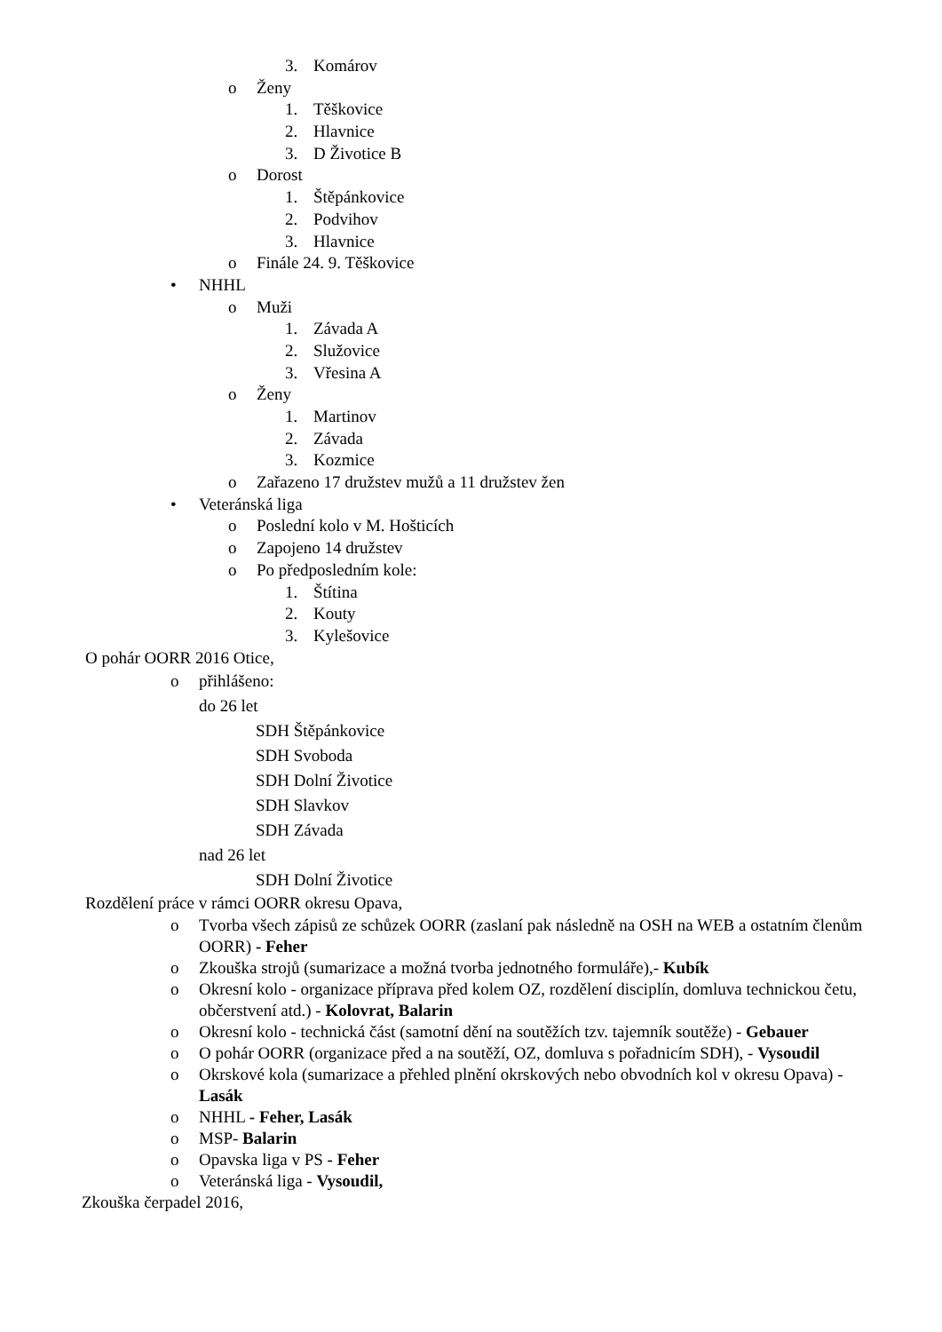3. Komárov
o Ženy
1. Těškovice
2. Hlavnice
3. D Životice B
o Dorost
1. Štěpánkovice
2. Podvihov
3. Hlavnice
o Finále 24. 9. Těškovice
• NHHL
o Muži
1. Závada A
2. Služovice
3. Vřesina A
o Ženy
1. Martinov
2. Závada
3. Kozmice
o Zařazeno 17 družstev mužů a 11 družstev žen
• Veteránská liga
o Poslední kolo v M. Hošticích
o Zapojeno 14 družstev
o Po předposledním kole:
1. Štítina
2. Kouty
3. Kylešovice
O pohár OORR 2016 Otice,
o přihlášeno:
do 26 let
SDH Štěpánkovice
SDH Svoboda
SDH Dolní Životice
SDH Slavkov
SDH Závada
nad 26 let
SDH Dolní Životice
Rozdělení práce v rámci OORR okresu Opava,
o Tvorba všech zápisů ze schůzek OORR (zaslaní pak následně na OSH na WEB a ostatním členům OORR) - Feher
o Zkouška strojů (sumarizace a možná tvorba jednotného formuláře),- Kubík
o Okresní kolo - organizace příprava před kolem OZ, rozdělení disciplín, domluva technickou četu, občerstvení atd.) - Kolovrat, Balarin
o Okresní kolo - technická část (samotní dění na soutěžích tzv. tajemník soutěže) - Gebauer
o O pohár OORR (organizace před a na soutěží, OZ, domluva s pořadnicím SDH), - Vysoudil
o Okrskové kola (sumarizace a přehled plnění okrskových nebo obvodních kol v okresu Opava) - Lasák
o NHHL - Feher, Lasák
o MSP- Balarin
o Opavska liga v PS - Feher
o Veteránská liga - Vysoudil,
Zkouška čerpadel 2016,